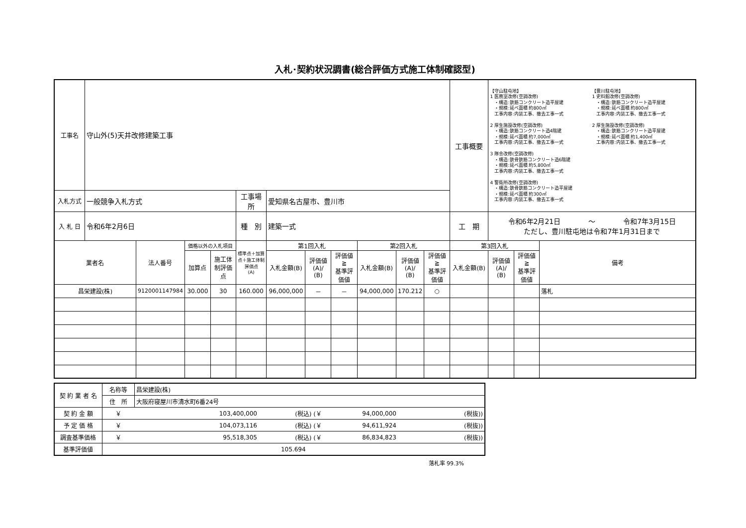入札･契約状況調書(総合評価方式施工体制確認型)
| 工事名 | 守山外(5)天井改修建築工事 | | | | | | | | | | | 工事概要 | 【守山駐屯地】 1 医務室改修(空調改修) ・構造:鉄筋コンクリート造平屋建 ・規模:延べ面積 約800㎡ 工事内容:内装工事、撤去工事一式 2 厚生施設改修(空調改修) ・構造:鉄筋コンクリート造4階建 ・規模:延べ面積 約7,000㎡ 工事内容:内装工事、撤去工事一式 3 隊舎改修(空調改修) ・構造:鉄骨鉄筋コンクリート造6階建 ・規模:延べ面積 約5,800㎡ 工事内容:内装工事、撤去工事一式 4 警衛所改修(空調改修) ・構造:鉄骨鉄筋コンクリート造平屋建 ・規模:延べ面積 約300㎡ 工事内容:内装工事、撤去工事一式 【豊川駐屯地】 1 史料館改修(空調改修) ・構造:鉄筋コンクリート造平屋建 ・規模:延べ面積 約800㎡ 工事内容:内装工事、撤去工事一式 2 厚生施設改修(空調改修) ・構造:鉄筋コンクリート造平屋建 ・規模:延べ面積 約1,400㎡ 工事内容:内装工事、撤去工事一式 | | |
| 入札方式 | 一般競争入札方式 | | | | 工事場所 | 愛知県名古屋市、豊川市 | | | | | | | | | |
| 入 札 日 | 令和6年2月6日 | | | | 種 別 | 建築一式 | | | | | | 工 期 | 令和6年2月21日 ～ 令和7年3月15日 ただし、豊川駐屯地は令和7年1月31日まで | | |
| 業者名 | | 法人番号 | 価格以外の入札項目 | | 標準点＋加算点＋施工体制評価点 (A) | 第1回入札 | | | 第2回入札 | | | 第3回入札 | | | 備考 |
| | | | | | | 入札金額(B) | 評価値 (A)/ (B) | 評価値 ≧ 基準評価値 | 入札金額(B) | 評価値 (A)/ (B) | 評価値 ≧ 基準評価値 | 入札金額(B) | 評価値 (A)/ (B) | 評価値 ≧ 基準評価値 | |
| | | | 加算点 | 施工体制評価点 | | | | | | | | | | | |
| 昌栄建設(株) | | 9120001147984 | 30.000 | 30 | 160.000 | 96,000,000 | － | － | 94,000,000 | 170.212 | ○ | | | | 落札 |
| 契 約 業 者 名 | 名称等 | 昌栄建設(株) | | | |
| | 住 所 | 大阪府寝屋川市清水町6番24号 | | | |
| 契 約 金 額 | ￥ | 103,400,000 | (税込) (￥ | 94,000,000 | (税抜)) |
| 予 定 価 格 | ￥ | 104,073,116 | (税込) (￥ | 94,611,924 | (税抜)) |
| 調査基準価格 | ￥ | 95,518,305 | (税込) (￥ | 86,834,823 | (税抜)) |
| 基準評価値 | 105.694 | | | | |
落札率 99.3%